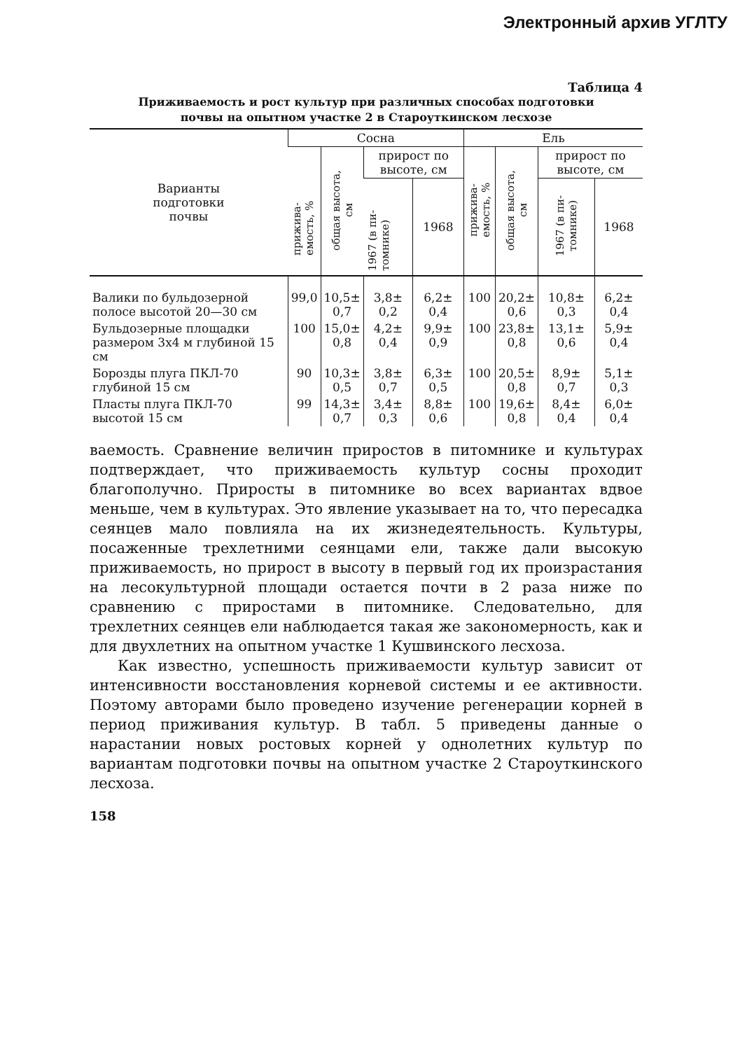Электронный архив УГЛТУ
Таблица 4
Приживаемость и рост культур при различных способах подготовки
почвы на опытном участке 2 в Староуткинском лесхозе
| Варианты подготовки почвы | Сосна | | | | Ель | | | |
| --- | --- | --- | --- | --- | --- | --- | --- | --- |
| | прижива-емость, % | общая высота, см | прирост по высоте, см | | прижива-емость, % | общая высота, см | прирост по высоте, см | |
| | | | 1967 (в пи-томнике) | 1968 | | | 1967 (в пи-томнике) | 1968 |
| Валики по бульдозерной полосе высотой 20—30 см | 99,0 | 10,5± 0,7 | 3,8± 0,2 | 6,2± 0,4 | 100 | 20,2± 0,6 | 10,8± 0,3 | 6,2± 0,4 |
| Бульдозерные площадки размером 3х4 м глубиной 15 см | 100 | 15,0± 0,8 | 4,2± 0,4 | 9,9± 0,9 | 100 | 23,8± 0,8 | 13,1± 0,6 | 5,9± 0,4 |
| Борозды плуга ПКЛ-70 глубиной 15 см | 90 | 10,3± 0,5 | 3,8± 0,7 | 6,3± 0,5 | 100 | 20,5± 0,8 | 8,9± 0,7 | 5,1± 0,3 |
| Пласты плуга ПКЛ-70 высотой 15 см | 99 | 14,3± 0,7 | 3,4± 0,3 | 8,8± 0,6 | 100 | 19,6± 0,8 | 8,4± 0,4 | 6,0± 0,4 |
ваемость. Сравнение величин приростов в питомнике и культурах подтверждает, что приживаемость культур сосны проходит благополучно. Приросты в питомнике во всех вариантах вдвое меньше, чем в культурах. Это явление указывает на то, что пересадка сеянцев мало повлияла на их жизнедеятельность. Культуры, посаженные трехлетними сеянцами ели, также дали высокую приживаемость, но прирост в высоту в первый год их произрастания на лесокультурной площади остается почти в 2 раза ниже по сравнению с приростами в питомнике. Следовательно, для трехлетних сеянцев ели наблюдается такая же закономерность, как и для двухлетних на опытном участке 1 Кушвинского лесхоза.
Как известно, успешность приживаемости культур зависит от интенсивности восстановления корневой системы и ее активности. Поэтому авторами было проведено изучение регенерации корней в период приживания культур. В табл. 5 приведены данные о нарастании новых ростовых корней у однолетних культур по вариантам подготовки почвы на опытном участке 2 Староуткинского лесхоза.
158